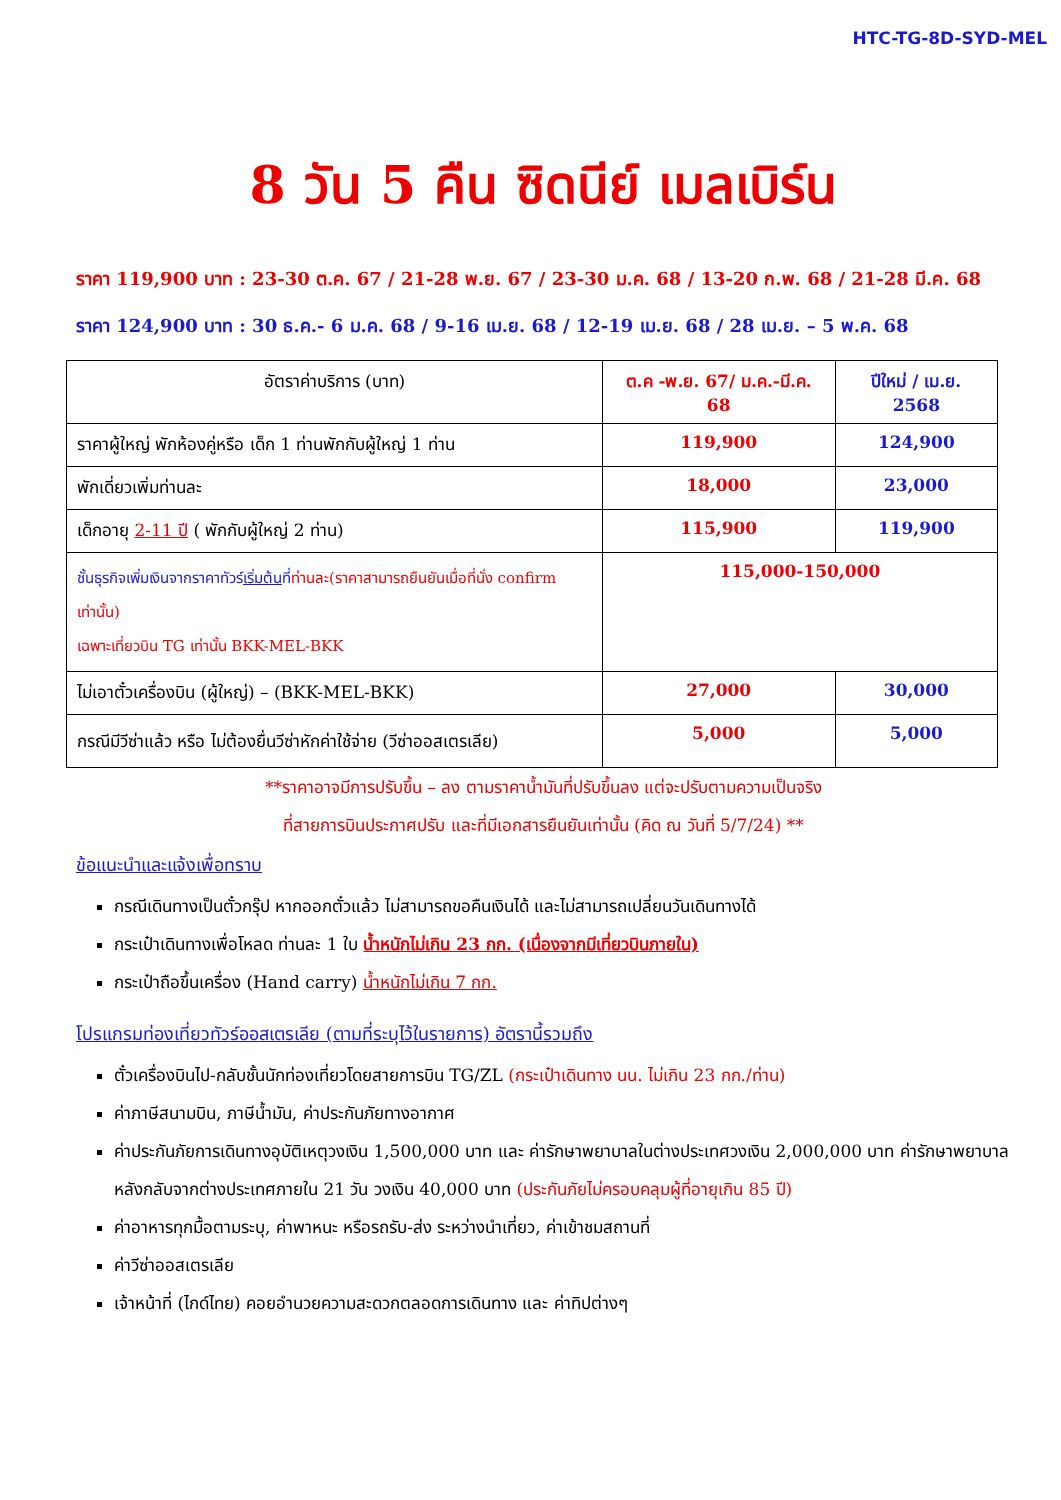HTC-TG-8D-SYD-MEL
8 วัน 5 คืน ซิดนีย์ เมลเบิร์น
ราคา 119,900 บาท : 23-30 ต.ค. 67 / 21-28 พ.ย. 67 / 23-30 ม.ค. 68 / 13-20 ก.พ. 68 / 21-28 มี.ค. 68
ราคา 124,900 บาท : 30 ธ.ค.- 6 ม.ค. 68 / 9-16 เม.ย. 68 / 12-19 เม.ย. 68 / 28 เม.ย. – 5 พ.ค. 68
| อัตราค่าบริการ (บาท) | ต.ค -พ.ย. 67/ ม.ค.-มี.ค. 68 | ปีใหม่ / เม.ย. 2568 |
| --- | --- | --- |
| ราคาผู้ใหญ่ พักห้องคู่หรือ เด็ก 1 ท่านพักกับผู้ใหญ่ 1 ท่าน | 119,900 | 124,900 |
| พักเดี่ยวเพิ่มท่านละ | 18,000 | 23,000 |
| เด็กอายุ 2-11 ปี ( พักกับผู้ใหญ่ 2 ท่าน) | 115,900 | 119,900 |
| ชั้นธุรกิจเพิ่มเงินจากราคาทัวร์ เริ่มต้น ที่ ท่านละ(ราคาสามารถยืนยันเมื่อที่นั่ง confirm เท่านั้น) เฉพาะเที่ยวบิน TG เท่านั้น BKK-MEL-BKK | 115,000-150,000 | |
| ไม่เอาตั๋วเครื่องบิน (ผู้ใหญ่) – (BKK-MEL-BKK) | 27,000 | 30,000 |
| กรณีมีวีซ่าแล้ว หรือ ไม่ต้องยื่นวีซ่าหักค่าใช้จ่าย (วีซ่าออสเตรเลีย) | 5,000 | 5,000 |
**ราคาอาจมีการปรับขึ้น – ลง ตามราคาน้ำมันที่ปรับขึ้นลง แต่จะปรับตามความเป็นจริง
ที่สายการบินประกาศปรับ และที่มีเอกสารยืนยันเท่านั้น (คิด ณ วันที่ 5/7/24) **
ข้อแนะนำและแจ้งเพื่อทราบ
กรณีเดินทางเป็นตั๋วกรุ๊ป หากออกตั๋วแล้ว ไม่สามารถขอคืนเงินได้ และไม่สามารถเปลี่ยนวันเดินทางได้
กระเป๋าเดินทางเพื่อโหลด ท่านละ 1 ใบ น้ำหนักไม่เกิน 23 กก. (เนื่องจากมีเที่ยวบินภายใน)
กระเป๋าถือขึ้นเครื่อง (Hand carry) น้ำหนักไม่เกิน 7 กก.
โปรแกรมท่องเที่ยวทัวร์ออสเตรเลีย (ตามที่ระบุไว้ในรายการ) อัตรานี้รวมถึง
ตั๋วเครื่องบินไป-กลับชั้นนักท่องเที่ยวโดยสายการบิน TG/ZL (กระเป๋าเดินทาง นน. ไม่เกิน 23 กก./ท่าน)
ค่าภาษีสนามบิน, ภาษีน้ำมัน, ค่าประกันภัยทางอากาศ
ค่าประกันภัยการเดินทางอุบัติเหตุวงเงิน 1,500,000 บาท และ ค่ารักษาพยาบาลในต่างประเทศวงเงิน 2,000,000 บาท ค่ารักษาพยาบาลหลังกลับจากต่างประเทศภายใน 21 วัน วงเงิน 40,000 บาท (ประกันภัยไม่ครอบคลุมผู้ที่อายุเกิน 85 ปี)
ค่าอาหารทุกมื้อตามระบุ, ค่าพาหนะ หรือรถรับ-ส่ง ระหว่างนำเที่ยว, ค่าเข้าชมสถานที่
ค่าวีซ่าออสเตรเลีย
เจ้าหน้าที่ (ไกด์ไทย) คอยอำนวยความสะดวกตลอดการเดินทาง และ ค่าทิปต่างๆ